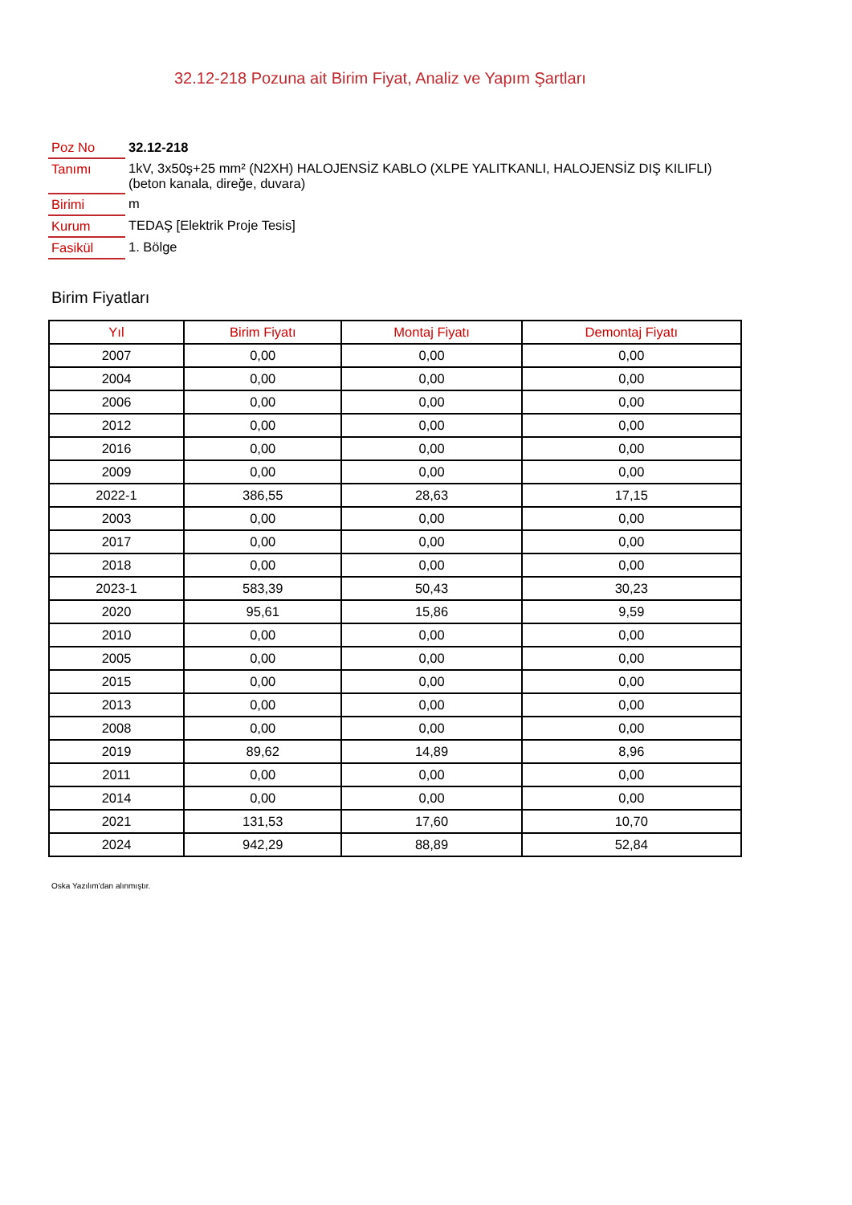32.12-218 Pozuna ait Birim Fiyat, Analiz ve Yapım Şartları
| Poz No | 32.12-218 |
| Tanımı | 1kV, 3x50ş+25 mm² (N2XH) HALOJENSİZ KABLO (XLPE YALITKANLI, HALOJENSİZ DIŞ KILIFLI) (beton kanala, direğe, duvara) |
| Birimi | m |
| Kurum | TEDAŞ [Elektrik Proje Tesis] |
| Fasikül | 1. Bölge |
Birim Fiyatları
| Yıl | Birim Fiyatı | Montaj Fiyatı | Demontaj Fiyatı |
| --- | --- | --- | --- |
| 2007 | 0,00 | 0,00 | 0,00 |
| 2004 | 0,00 | 0,00 | 0,00 |
| 2006 | 0,00 | 0,00 | 0,00 |
| 2012 | 0,00 | 0,00 | 0,00 |
| 2016 | 0,00 | 0,00 | 0,00 |
| 2009 | 0,00 | 0,00 | 0,00 |
| 2022-1 | 386,55 | 28,63 | 17,15 |
| 2003 | 0,00 | 0,00 | 0,00 |
| 2017 | 0,00 | 0,00 | 0,00 |
| 2018 | 0,00 | 0,00 | 0,00 |
| 2023-1 | 583,39 | 50,43 | 30,23 |
| 2020 | 95,61 | 15,86 | 9,59 |
| 2010 | 0,00 | 0,00 | 0,00 |
| 2005 | 0,00 | 0,00 | 0,00 |
| 2015 | 0,00 | 0,00 | 0,00 |
| 2013 | 0,00 | 0,00 | 0,00 |
| 2008 | 0,00 | 0,00 | 0,00 |
| 2019 | 89,62 | 14,89 | 8,96 |
| 2011 | 0,00 | 0,00 | 0,00 |
| 2014 | 0,00 | 0,00 | 0,00 |
| 2021 | 131,53 | 17,60 | 10,70 |
| 2024 | 942,29 | 88,89 | 52,84 |
Oska Yazılım'dan alınmıştır.